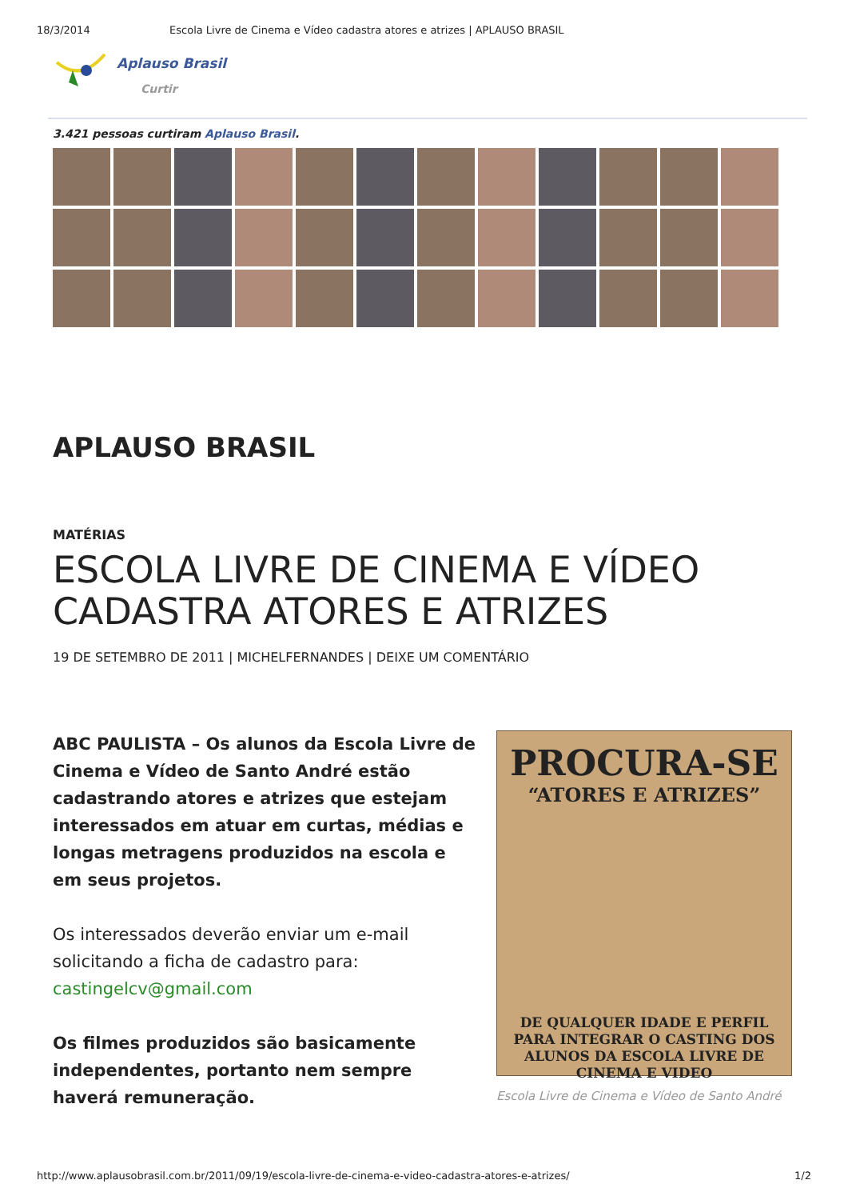18/3/2014 Escola Livre de Cinema e Vídeo cadastra atores e atrizes | APLAUSO BRASIL
Aplauso Brasil
Curtir
3.421 pessoas curtiram Aplauso Brasil.
APLAUSO BRASIL
MATÉRIAS
ESCOLA LIVRE DE CINEMA E VÍDEO CADASTRA ATORES E ATRIZES
19 DE SETEMBRO DE 2011 | MICHELFERNANDES | DEIXE UM COMENTÁRIO
ABC PAULISTA – Os alunos da Escola Livre de Cinema e Vídeo de Santo André estão cadastrando atores e atrizes que estejam interessados em atuar em curtas, médias e longas metragens produzidos na escola e em seus projetos.
Os interessados deverão enviar um e-mail solicitando a ficha de cadastro para: castingelcv@gmail.com
Os filmes produzidos são basicamente independentes, portanto nem sempre haverá remuneração.
PROCURA-SE
“ATORES E ATRIZES”
DE QUALQUER IDADE E PERFIL PARA INTEGRAR O CASTING DOS ALUNOS DA ESCOLA LIVRE DE CINEMA E VIDEO
Escola Livre de Cinema e Vídeo de Santo André
http://www.aplausobrasil.com.br/2011/09/19/escola-livre-de-cinema-e-video-cadastra-atores-e-atrizes/ 1/2